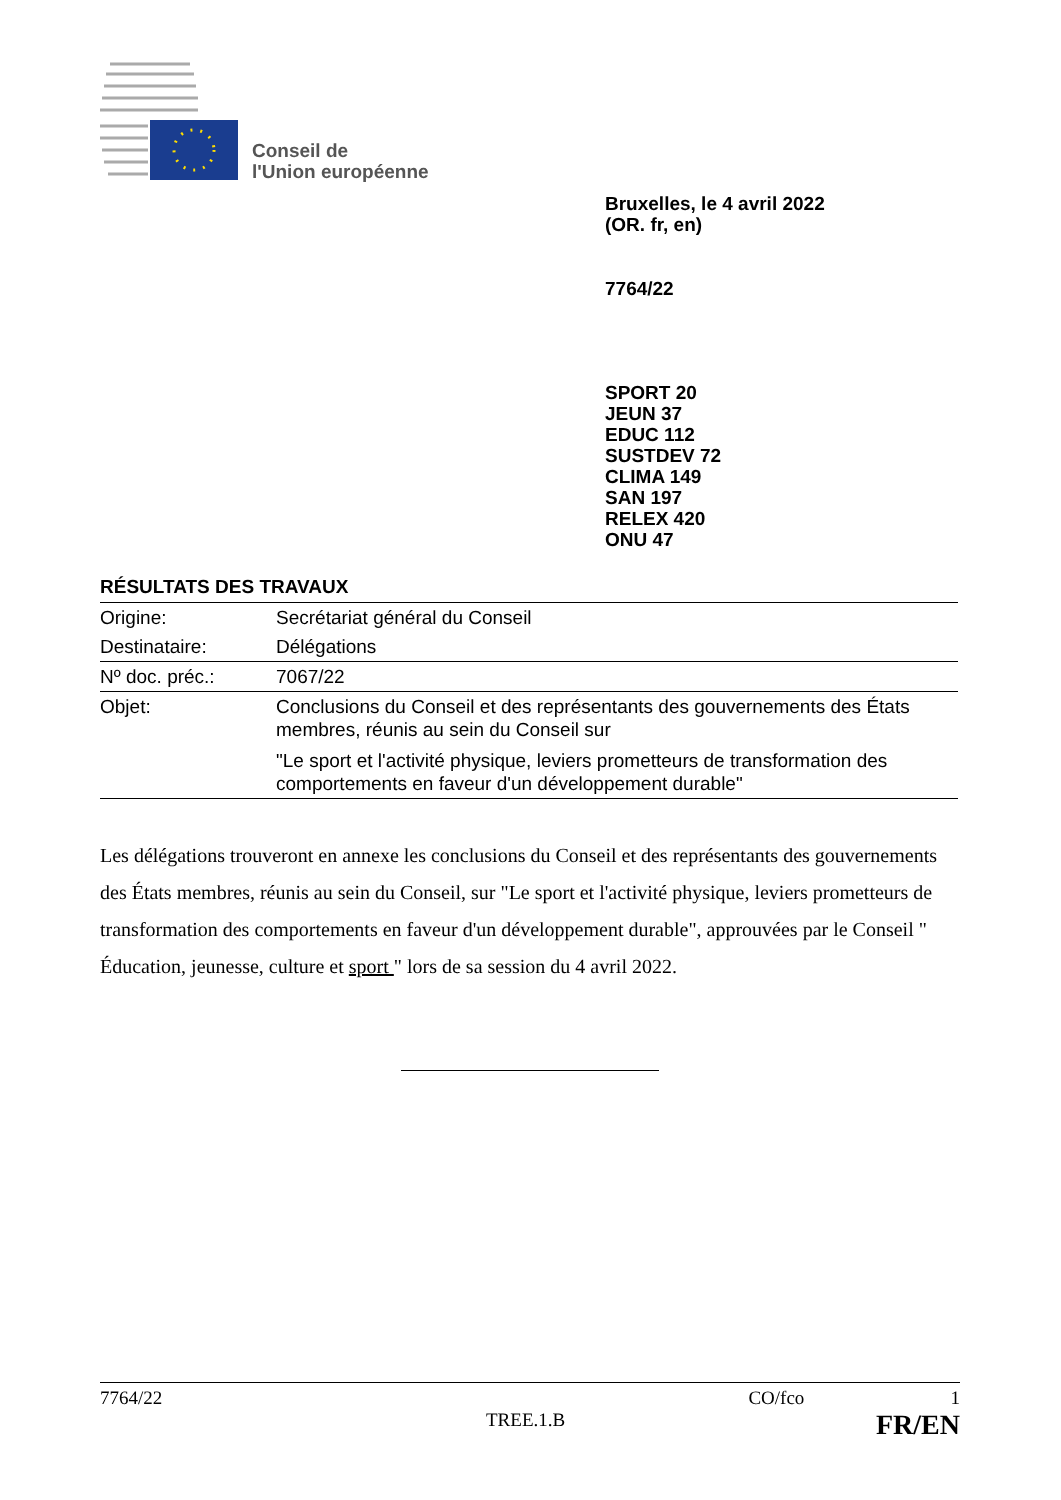Conseil de
l'Union européenne
Bruxelles, le 4 avril 2022
(OR. fr, en)
7764/22
SPORT 20
JEUN 37
EDUC 112
SUSTDEV 72
CLIMA 149
SAN 197
RELEX 420
ONU 47
RÉSULTATS DES TRAVAUX
| Origine: | Secrétariat général du Conseil |
| Destinataire: | Délégations |
| Nº doc. préc.: | 7067/22 |
| Objet: | Conclusions du Conseil et des représentants des gouvernements des États membres, réunis au sein du Conseil sur "Le sport et l'activité physique, leviers prometteurs de transformation des comportements en faveur d'un développement durable" |
Les délégations trouveront en annexe les conclusions du Conseil et des représentants des gouvernements des États membres, réunis au sein du Conseil, sur "Le sport et l'activité physique, leviers prometteurs de transformation des comportements en faveur d'un développement durable", approuvées par le Conseil " Éducation, jeunesse, culture et sport " lors de sa session du 4 avril 2022.
7764/22 CO/fco 1
TREE.1.B FR/EN